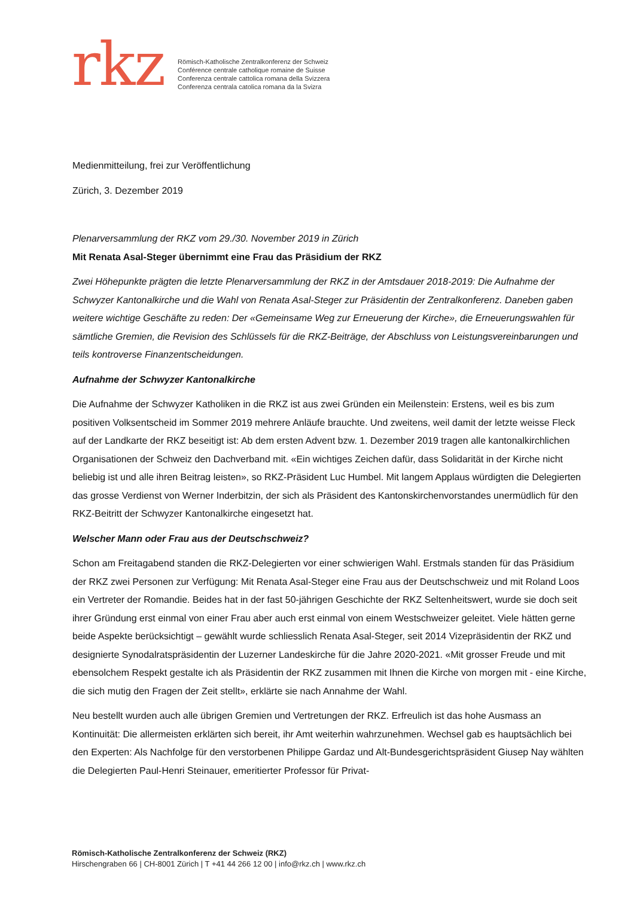rkz
Römisch-Katholische Zentralkonferenz der Schweiz
Conférence centrale catholique romaine de Suisse
Conferenza centrale cattolica romana della Svizzera
Conferenza centrala catolica romana da la Svizra
Medienmitteilung, frei zur Veröffentlichung
Zürich, 3. Dezember 2019
Plenarversammlung der RKZ vom 29./30. November 2019 in Zürich
Mit Renata Asal-Steger übernimmt eine Frau das Präsidium der RKZ
Zwei Höhepunkte prägten die letzte Plenarversammlung der RKZ in der Amtsdauer 2018-2019: Die Aufnahme der Schwyzer Kantonalkirche und die Wahl von Renata Asal-Steger zur Präsidentin der Zentralkonferenz. Daneben gaben weitere wichtige Geschäfte zu reden: Der «Gemeinsame Weg zur Erneuerung der Kirche», die Erneuerungswahlen für sämtliche Gremien, die Revision des Schlüssels für die RKZ-Beiträge, der Abschluss von Leistungsvereinbarungen und teils kontroverse Finanzentscheidungen.
Aufnahme der Schwyzer Kantonalkirche
Die Aufnahme der Schwyzer Katholiken in die RKZ ist aus zwei Gründen ein Meilenstein: Erstens, weil es bis zum positiven Volksentscheid im Sommer 2019 mehrere Anläufe brauchte. Und zweitens, weil damit der letzte weisse Fleck auf der Landkarte der RKZ beseitigt ist: Ab dem ersten Advent bzw. 1. Dezember 2019 tragen alle kantonalkirchlichen Organisationen der Schweiz den Dachverband mit. «Ein wichtiges Zeichen dafür, dass Solidarität in der Kirche nicht beliebig ist und alle ihren Beitrag leisten», so RKZ-Präsident Luc Humbel. Mit langem Applaus würdigten die Delegierten das grosse Verdienst von Werner Inderbitzin, der sich als Präsident des Kantonskirchenvorstandes unermüdlich für den RKZ-Beitritt der Schwyzer Kantonalkirche eingesetzt hat.
Welscher Mann oder Frau aus der Deutschschweiz?
Schon am Freitagabend standen die RKZ-Delegierten vor einer schwierigen Wahl. Erstmals standen für das Präsidium der RKZ zwei Personen zur Verfügung: Mit Renata Asal-Steger eine Frau aus der Deutschschweiz und mit Roland Loos ein Vertreter der Romandie. Beides hat in der fast 50-jährigen Geschichte der RKZ Seltenheitswert, wurde sie doch seit ihrer Gründung erst einmal von einer Frau aber auch erst einmal von einem Westschweizer geleitet. Viele hätten gerne beide Aspekte berücksichtigt – gewählt wurde schliesslich Renata Asal-Steger, seit 2014 Vizepräsidentin der RKZ und designierte Synodalratspräsidentin der Luzerner Landeskirche für die Jahre 2020-2021. «Mit grosser Freude und mit ebensolchem Respekt gestalte ich als Präsidentin der RKZ zusammen mit Ihnen die Kirche von morgen mit - eine Kirche, die sich mutig den Fragen der Zeit stellt», erklärte sie nach Annahme der Wahl.
Neu bestellt wurden auch alle übrigen Gremien und Vertretungen der RKZ. Erfreulich ist das hohe Ausmass an Kontinuität: Die allermeisten erklärten sich bereit, ihr Amt weiterhin wahrzunehmen. Wechsel gab es hauptsächlich bei den Experten: Als Nachfolge für den verstorbenen Philippe Gardaz und Alt-Bundesgerichtspräsident Giusep Nay wählten die Delegierten Paul-Henri Steinauer, emeritierter Professor für Privat-
Römisch-Katholische Zentralkonferenz der Schweiz (RKZ)
Hirschengraben 66 | CH-8001 Zürich | T +41 44 266 12 00 | info@rkz.ch | www.rkz.ch